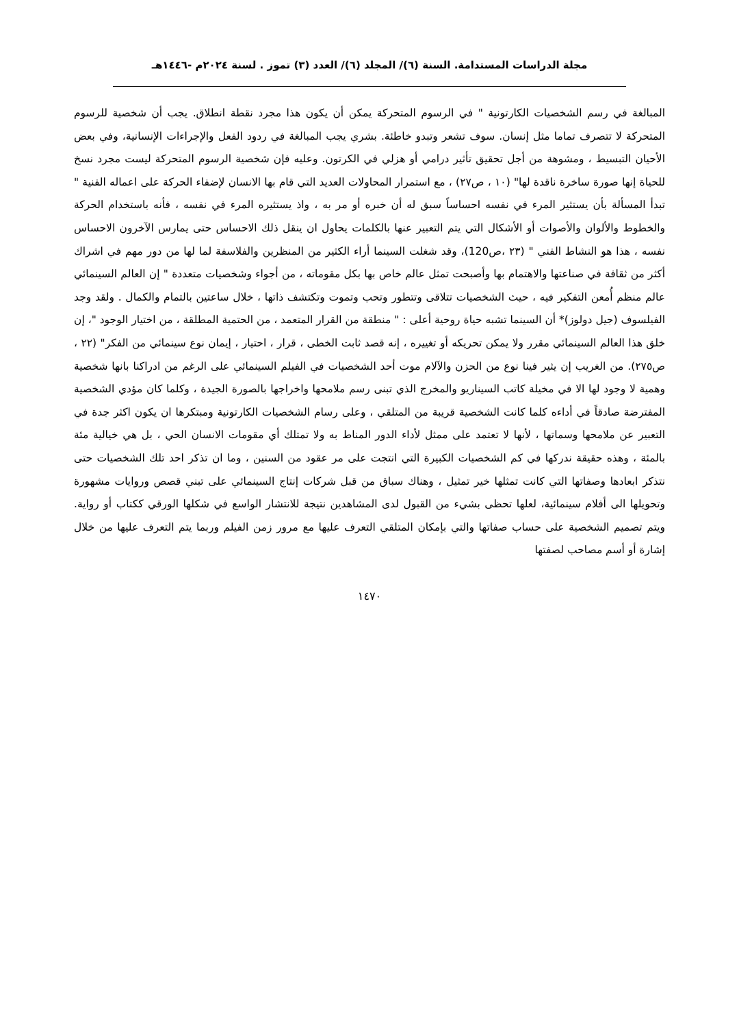مجلة الدراسات المستدامة. السنة (٦)/ المجلد (٦)/ العدد (٣) تموز . لسنة ٢٠٢٤م -١٤٤٦هـ
المبالغة في رسم الشخصيات الكارتونية " في الرسوم المتحركة يمكن أن يكون هذا مجرد نقطة انطلاق. يجب أن شخصية للرسوم المتحركة لا تتصرف تماما مثل إنسان. سوف تشعر وتبدو خاطئة. بشري يجب المبالغة في ردود الفعل والإجراءات الإنسانية، وفي بعض الأحيان التبسيط ، ومشوهة من أجل تحقيق تأثير درامي أو هزلي في الكرتون. وعليه فإن شخصية الرسوم المتحركة ليست مجرد نسخ للحياة إنها صورة ساخرة ناقدة لها" (١٠ ، ص٢٧) ، مع استمرار المحاولات العديد التي قام بها الانسان لإضفاء الحركة على اعماله الفنية " تبدأ المسألة بأن يستثير المرء في نفسه احساساً سبق له أن خبره أو مر به ، واذ يستثيره المرء في نفسه ، فأنه باستخدام الحركة والخطوط والألوان والأصوات أو الأشكال التي يتم التعبير عنها بالكلمات يحاول ان ينقل ذلك الاحساس حتى يمارس الآخرون الاحساس نفسه ، هذا هو النشاط الفني " (٢٣ ،ص120)، وقد شغلت السينما أراء الكثير من المنظرين والفلاسفة لما لها من دور مهم في اشراك أكثر من ثقافة في صناعتها والاهتمام بها وأصبحت تمثل عالم خاص بها بكل مقوماته ، من أجواء وشخصيات متعددة " إن العالم السينمائي عالم منظم أُمعن التفكير فيه ، حيث الشخصيات تتلاقى وتتطور وتحب وتموت وتكتشف ذاتها ، خلال ساعتين بالتمام والكمال . ولقد وجد الفيلسوف (جيل دولوز)* أن السينما تشبه حياة روحية أعلى : " منطقة من القرار المتعمد ، من الحتمية المطلقة ، من اختيار الوجود "، إن خلق هذا العالم السينمائي مقرر ولا يمكن تحريكه أو تغييره ، إنه قصد ثابت الخطى ، قرار ، احتيار ، إيمان نوع سينمائي من الفكر" (٢٢ ، ص٢٧٥). من الغريب إن يثير فينا نوع من الحزن والآلام موت أحد الشخصيات في الفيلم السينمائي على الرغم من ادراكنا بانها شخصية وهمية لا وجود لها الا في مخيلة كاتب السيناريو والمخرج الذي تبنى رسم ملامحها واخراجها بالصورة الجيدة ، وكلما كان مؤدي الشخصية المفترضة صادقاً في أداءه كلما كانت الشخصية قريبة من المتلقي ، وعلى رسام الشخصيات الكارتونية ومبتكرها ان يكون اكثر جدة في التعبير عن ملامحها وسماتها ، لأنها لا تعتمد على ممثل لأداء الدور المناط به ولا تمتلك أي مقومات الانسان الحي ، بل هي خيالية مئة بالمئة ، وهذه حقيقة ندركها في كم الشخصيات الكبيرة التي انتجت على مر عقود من السنين ، وما ان تذكر احد تلك الشخصيات حتى نتذكر ابعادها وصفاتها التي كانت تمثلها خير تمثيل ، وهناك سباق من قبل شركات إنتاج السينمائي على تبني قصص وروايات مشهورة وتحويلها الى أفلام سينمائية، لعلها تحظى بشيء من القبول لدى المشاهدين نتيجة للانتشار الواسع في شكلها الورقي ككتاب أو رواية. ويتم تصميم الشخصية على حساب صفاتها والتي بإمكان المتلقي التعرف عليها مع مرور زمن الفيلم وربما يتم التعرف عليها من خلال إشارة أو أسم مصاحب لصفتها
١٤٧٠